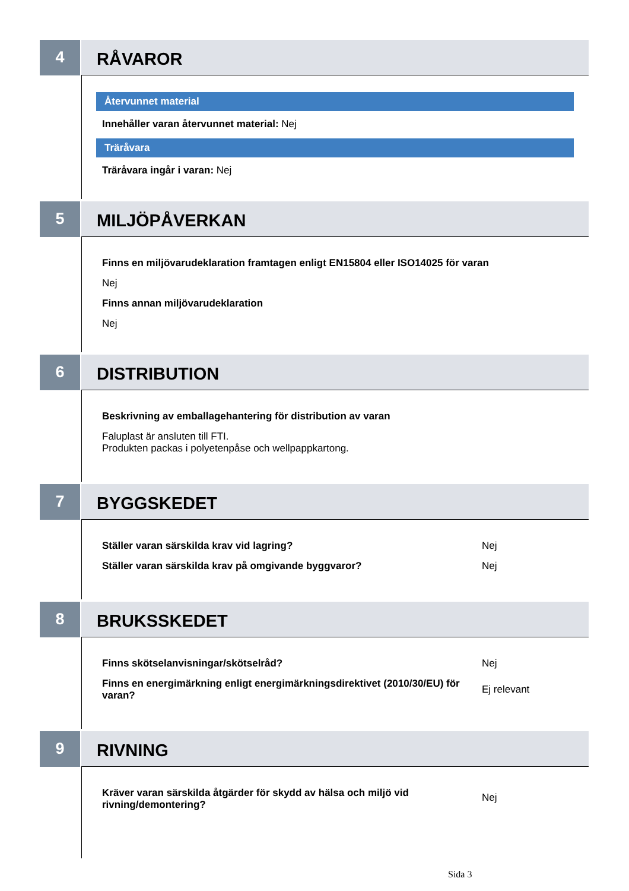4
RÅVAROR
Återvunnet material
Innehåller varan återvunnet material: Nej
Träråvara
Träråvara ingår i varan: Nej
5
MILJÖPÅVERKAN
Finns en miljövarudeklaration framtagen enligt EN15804 eller ISO14025 för varan
Nej
Finns annan miljövarudeklaration
Nej
6
DISTRIBUTION
Beskrivning av emballagehantering för distribution av varan
Faluplast är ansluten till FTI.
Produkten packas i polyetenpåse och wellpappkartong.
7
BYGGSKEDET
Ställer varan särskilda krav vid lagring? Nej
Ställer varan särskilda krav på omgivande byggvaror? Nej
8
BRUKSSKEDET
Finns skötselanvisningar/skötselråd? Nej
Finns en energimärkning enligt energimärkningsdirektivet (2010/30/EU) för varan?
Ej relevant
9
RIVNING
Kräver varan särskilda åtgärder för skydd av hälsa och miljö vid rivning/demontering?
Nej
Sida 3